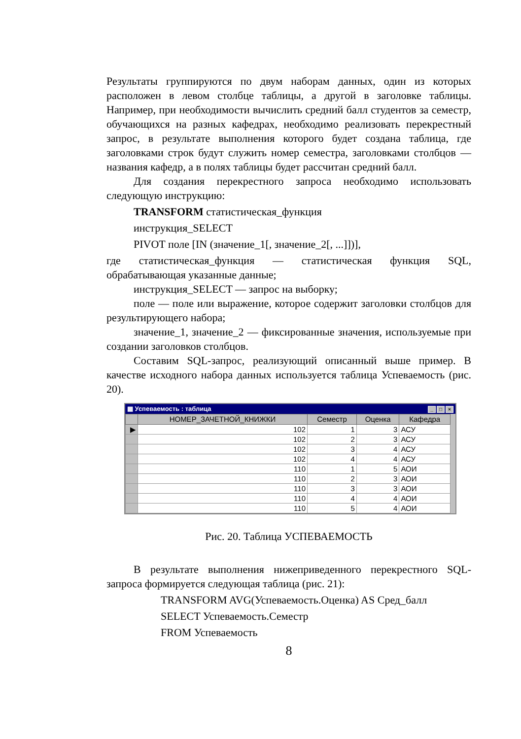Результаты группируются по двум наборам данных, один из которых расположен в левом столбце таблицы, а другой в заголовке таблицы. Например, при необходимости вычислить средний балл студентов за семестр, обучающихся на разных кафедрах, необходимо реализовать перекрестный запрос, в результате выполнения которого будет создана таблица, где заголовками строк будут служить номер семестра, заголовками столбцов — названия кафедр, а в полях таблицы будет рассчитан средний балл.
Для создания перекрестного запроса необходимо использовать следующую инструкцию:
TRANSFORM статистическая_функция
инструкция_SELECT
PIVOT поле [IN (значение_1[, значение_2[, ...]])],
где статистическая_функция — статистическая функция SQL, обрабатывающая указанные данные;
инструкция_SELECT — запрос на выборку;
поле — поле или выражение, которое содержит заголовки столбцов для результирующего набора;
значение_1, значение_2 — фиксированные значения, используемые при создании заголовков столбцов.
Составим SQL-запрос, реализующий описанный выше пример. В качестве исходного набора данных используется таблица Успеваемость (рис. 20).
▦ Успеваемость : таблица _ □ ×
| | НОМЕР_ЗАЧЕТНОЙ_КНИЖКИ | Семестр | Оценка | Кафедра |
| --- | --- | --- | --- | --- |
| ▶ | 102 | 1 | 3 | АСУ |
| | 102 | 2 | 3 | АСУ |
| | 102 | 3 | 4 | АСУ |
| | 102 | 4 | 4 | АСУ |
| | 110 | 1 | 5 | АОИ |
| | 110 | 2 | 3 | АОИ |
| | 110 | 3 | 3 | АОИ |
| | 110 | 4 | 4 | АОИ |
| | 110 | 5 | 4 | АОИ |
Рис. 20. Таблица УСПЕВАЕМОСТЬ
В результате выполнения нижеприведенного перекрестного SQL-запроса формируется следующая таблица (рис. 21):
TRANSFORM AVG(Успеваемость.Оценка) AS Сред_балл
SELECT Успеваемость.Семестр
FROM Успеваемость
8